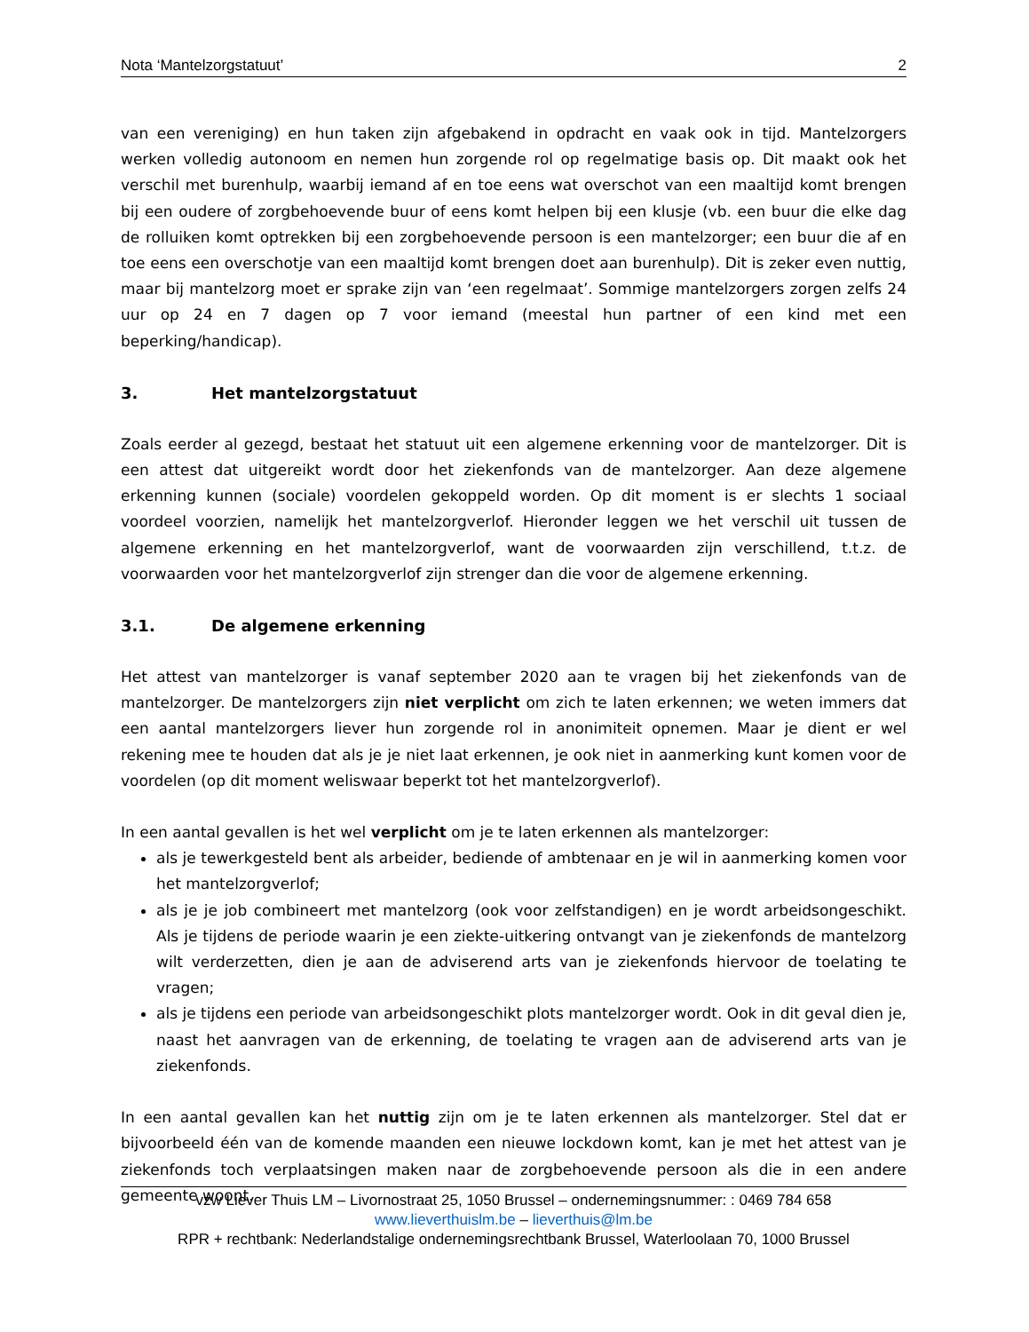Nota ‘Mantelzorgstatuut’ 2
van een vereniging) en hun taken zijn afgebakend in opdracht en vaak ook in tijd. Mantelzorgers werken volledig autonoom en nemen hun zorgende rol op regelmatige basis op. Dit maakt ook het verschil met burenhulp, waarbij iemand af en toe eens wat overschot van een maaltijd komt brengen bij een oudere of zorgbehoevende buur of eens komt helpen bij een klusje (vb. een buur die elke dag de rolluiken komt optrekken bij een zorgbehoevende persoon is een mantelzorger; een buur die af en toe eens een overschotje van een maaltijd komt brengen doet aan burenhulp). Dit is zeker even nuttig, maar bij mantelzorg moet er sprake zijn van ‘een regelmaat’. Sommige mantelzorgers zorgen zelfs 24 uur op 24 en 7 dagen op 7 voor iemand (meestal hun partner of een kind met een beperking/handicap).
3. Het mantelzorgstatuut
Zoals eerder al gezegd, bestaat het statuut uit een algemene erkenning voor de mantelzorger. Dit is een attest dat uitgereikt wordt door het ziekenfonds van de mantelzorger. Aan deze algemene erkenning kunnen (sociale) voordelen gekoppeld worden. Op dit moment is er slechts 1 sociaal voordeel voorzien, namelijk het mantelzorgverlof. Hieronder leggen we het verschil uit tussen de algemene erkenning en het mantelzorgverlof, want de voorwaarden zijn verschillend, t.t.z. de voorwaarden voor het mantelzorgverlof zijn strenger dan die voor de algemene erkenning.
3.1. De algemene erkenning
Het attest van mantelzorger is vanaf september 2020 aan te vragen bij het ziekenfonds van de mantelzorger. De mantelzorgers zijn niet verplicht om zich te laten erkennen; we weten immers dat een aantal mantelzorgers liever hun zorgende rol in anonimiteit opnemen. Maar je dient er wel rekening mee te houden dat als je je niet laat erkennen, je ook niet in aanmerking kunt komen voor de voordelen (op dit moment weliswaar beperkt tot het mantelzorgverlof).
In een aantal gevallen is het wel verplicht om je te laten erkennen als mantelzorger:
als je tewerkgesteld bent als arbeider, bediende of ambtenaar en je wil in aanmerking komen voor het mantelzorgverlof;
als je je job combineert met mantelzorg (ook voor zelfstandigen) en je wordt arbeidsongeschikt. Als je tijdens de periode waarin je een ziekte-uitkering ontvangt van je ziekenfonds de mantelzorg wilt verderzetten, dien je aan de adviserend arts van je ziekenfonds hiervoor de toelating te vragen;
als je tijdens een periode van arbeidsongeschikt plots mantelzorger wordt. Ook in dit geval dien je, naast het aanvragen van de erkenning, de toelating te vragen aan de adviserend arts van je ziekenfonds.
In een aantal gevallen kan het nuttig zijn om je te laten erkennen als mantelzorger. Stel dat er bijvoorbeeld één van de komende maanden een nieuwe lockdown komt, kan je met het attest van je ziekenfonds toch verplaatsingen maken naar de zorgbehoevende persoon als die in een andere gemeente woont.
vzw Liever Thuis LM – Livornostraat 25, 1050 Brussel – ondernemingsnummer: : 0469 784 658
www.lieverthuislm.be – lieverthuis@lm.be
RPR + rechtbank: Nederlandstalige ondernemingsrechtbank Brussel, Waterloolaan 70, 1000 Brussel